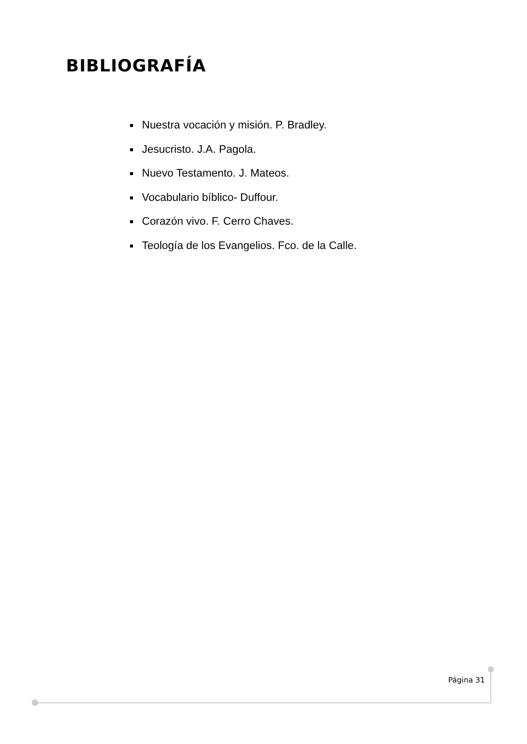BIBLIOGRAFÍA
Nuestra vocación y misión. P. Bradley.
Jesucristo. J.A. Pagola.
Nuevo Testamento. J. Mateos.
Vocabulario bíblico- Duffour.
Corazón vivo. F. Cerro Chaves.
Teología de los Evangelios. Fco. de la Calle.
Página 31